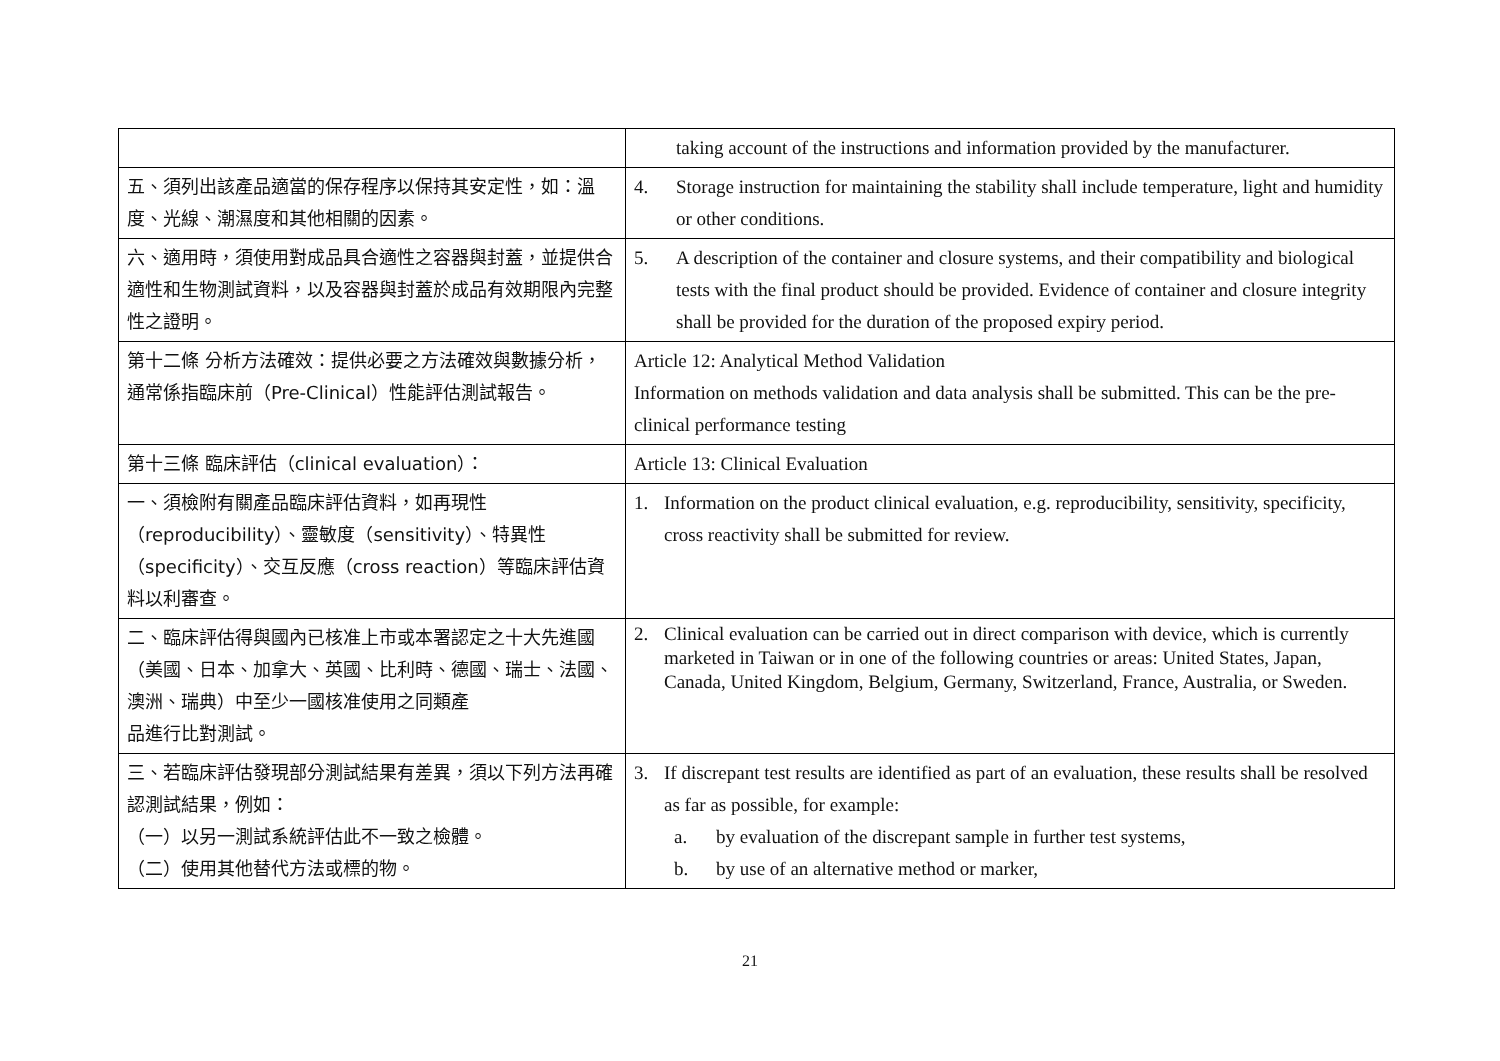| | taking account of the instructions and information provided by the manufacturer. |
| 五、須列出該產品適當的保存程序以保持其安定性，如：溫度、光線、潮濕度和其他相關的因素。 | 4. Storage instruction for maintaining the stability shall include temperature, light and humidity or other conditions. |
| 六、適用時，須使用對成品具合適性之容器與封蓋，並提供合適性和生物測試資料，以及容器與封蓋於成品有效期限內完整性之證明。 | 5. A description of the container and closure systems, and their compatibility and biological tests with the final product should be provided. Evidence of container and closure integrity shall be provided for the duration of the proposed expiry period. |
| 第十二條 分析方法確效：提供必要之方法確效與數據分析，通常係指臨床前（Pre-Clinical）性能評估測試報告。 | Article 12: Analytical Method Validation Information on methods validation and data analysis shall be submitted. This can be the pre-clinical performance testing |
| 第十三條 臨床評估（clinical evaluation）： | Article 13: Clinical Evaluation |
| 一、須檢附有關產品臨床評估資料，如再現性（reproducibility）、靈敏度（sensitivity）、特異性（specificity）、交互反應（cross reaction）等臨床評估資料以利審查。 | 1. Information on the product clinical evaluation, e.g. reproducibility, sensitivity, specificity, cross reactivity shall be submitted for review. |
| 二、臨床評估得與國內已核准上市或本署認定之十大先進國（美國、日本、加拿大、英國、比利時、德國、瑞士、法國、澳洲、瑞典）中至少一國核准使用之同類產 品進行比對測試。 | 2. Clinical evaluation can be carried out in direct comparison with device, which is currently marketed in Taiwan or in one of the following countries or areas: United States, Japan, Canada, United Kingdom, Belgium, Germany, Switzerland, France, Australia, or Sweden. |
| 三、若臨床評估發現部分測試結果有差異，須以下列方法再確認測試結果，例如： （一）以另一測試系統評估此不一致之檢體。 （二）使用其他替代方法或標的物。 | 3. If discrepant test results are identified as part of an evaluation, these results shall be resolved as far as possible, for example: a. by evaluation of the discrepant sample in further test systems, b. by use of an alternative method or marker, |
21